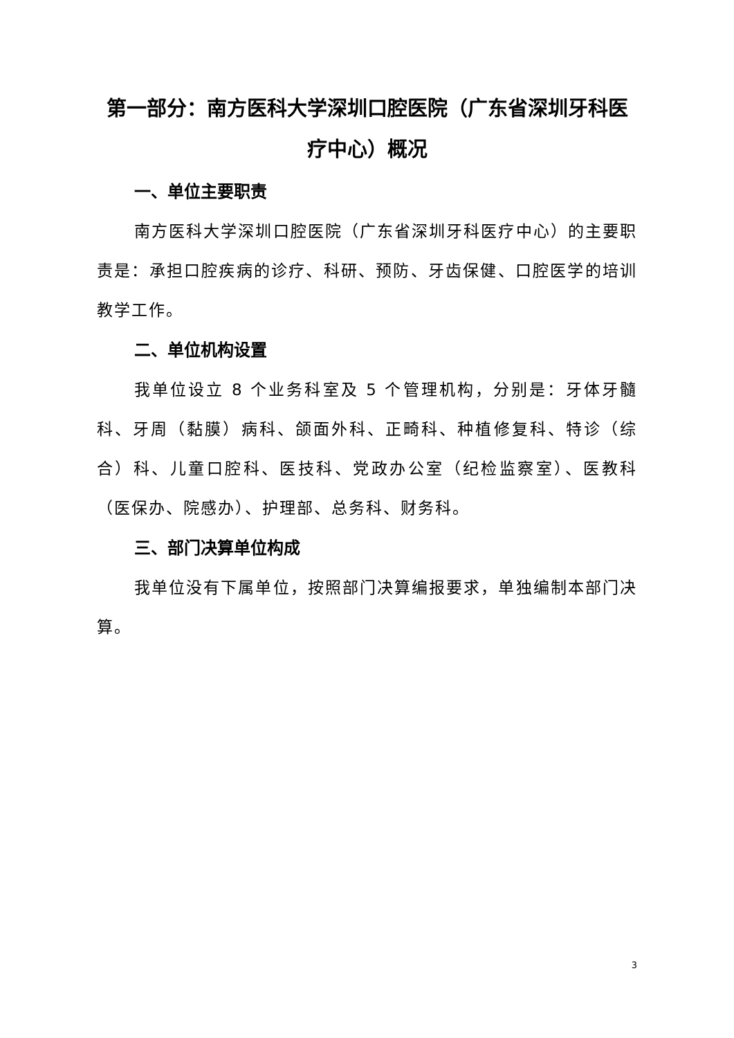第一部分：南方医科大学深圳口腔医院（广东省深圳牙科医疗中心）概况
一、单位主要职责
南方医科大学深圳口腔医院（广东省深圳牙科医疗中心）的主要职责是：承担口腔疾病的诊疗、科研、预防、牙齿保健、口腔医学的培训教学工作。
二、单位机构设置
我单位设立 8 个业务科室及 5 个管理机构，分别是：牙体牙髓科、牙周（黏膜）病科、颌面外科、正畸科、种植修复科、特诊（综合）科、儿童口腔科、医技科、党政办公室（纪检监察室）、医教科（医保办、院感办）、护理部、总务科、财务科。
三、部门决算单位构成
我单位没有下属单位，按照部门决算编报要求，单独编制本部门决算。
3